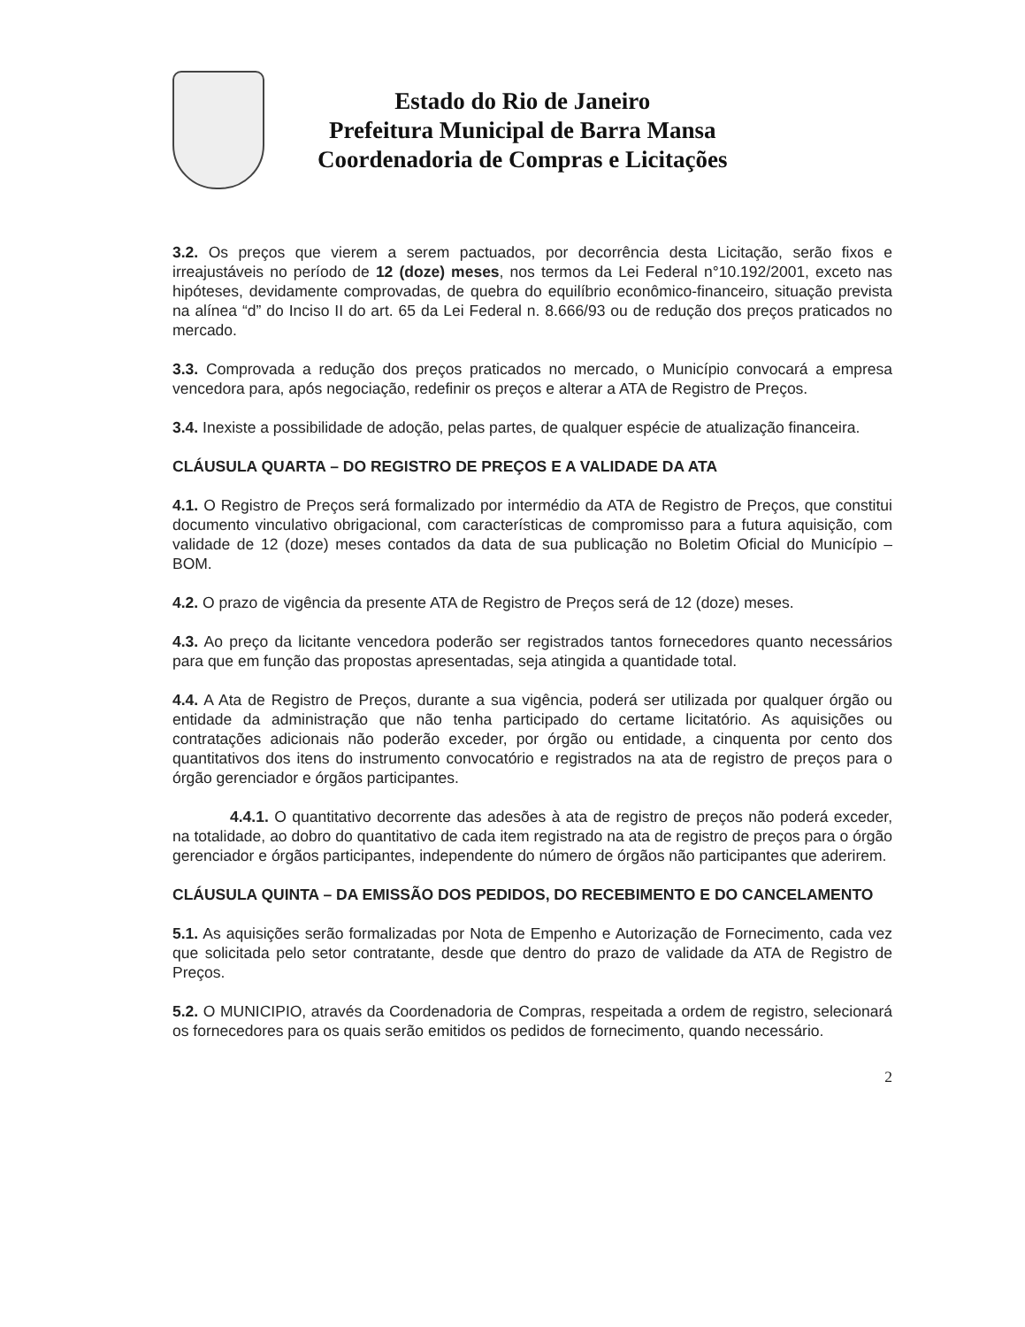Estado do Rio de Janeiro
Prefeitura Municipal de Barra Mansa
Coordenadoria de Compras e Licitações
3.2. Os preços que vierem a serem pactuados, por decorrência desta Licitação, serão fixos e irreajustáveis no período de 12 (doze) meses, nos termos da Lei Federal n°10.192/2001, exceto nas hipóteses, devidamente comprovadas, de quebra do equilíbrio econômico-financeiro, situação prevista na alínea “d” do Inciso II do art. 65 da Lei Federal n. 8.666/93 ou de redução dos preços praticados no mercado.
3.3. Comprovada a redução dos preços praticados no mercado, o Município convocará a empresa vencedora para, após negociação, redefinir os preços e alterar a ATA de Registro de Preços.
3.4. Inexiste a possibilidade de adoção, pelas partes, de qualquer espécie de atualização financeira.
CLÁUSULA QUARTA – DO REGISTRO DE PREÇOS E A VALIDADE DA ATA
4.1. O Registro de Preços será formalizado por intermédio da ATA de Registro de Preços, que constitui documento vinculativo obrigacional, com características de compromisso para a futura aquisição, com validade de 12 (doze) meses contados da data de sua publicação no Boletim Oficial do Município – BOM.
4.2. O prazo de vigência da presente ATA de Registro de Preços será de 12 (doze) meses.
4.3. Ao preço da licitante vencedora poderão ser registrados tantos fornecedores quanto necessários para que em função das propostas apresentadas, seja atingida a quantidade total.
4.4. A Ata de Registro de Preços, durante a sua vigência, poderá ser utilizada por qualquer órgão ou entidade da administração que não tenha participado do certame licitatório. As aquisições ou contratações adicionais não poderão exceder, por órgão ou entidade, a cinquenta por cento dos quantitativos dos itens do instrumento convocatório e registrados na ata de registro de preços para o órgão gerenciador e órgãos participantes.
4.4.1. O quantitativo decorrente das adesões à ata de registro de preços não poderá exceder, na totalidade, ao dobro do quantitativo de cada item registrado na ata de registro de preços para o órgão gerenciador e órgãos participantes, independente do número de órgãos não participantes que aderirem.
CLÁUSULA QUINTA – DA EMISSÃO DOS PEDIDOS, DO RECEBIMENTO E DO CANCELAMENTO
5.1. As aquisições serão formalizadas por Nota de Empenho e Autorização de Fornecimento, cada vez que solicitada pelo setor contratante, desde que dentro do prazo de validade da ATA de Registro de Preços.
5.2. O MUNICIPIO, através da Coordenadoria de Compras, respeitada a ordem de registro, selecionará os fornecedores para os quais serão emitidos os pedidos de fornecimento, quando necessário.
2